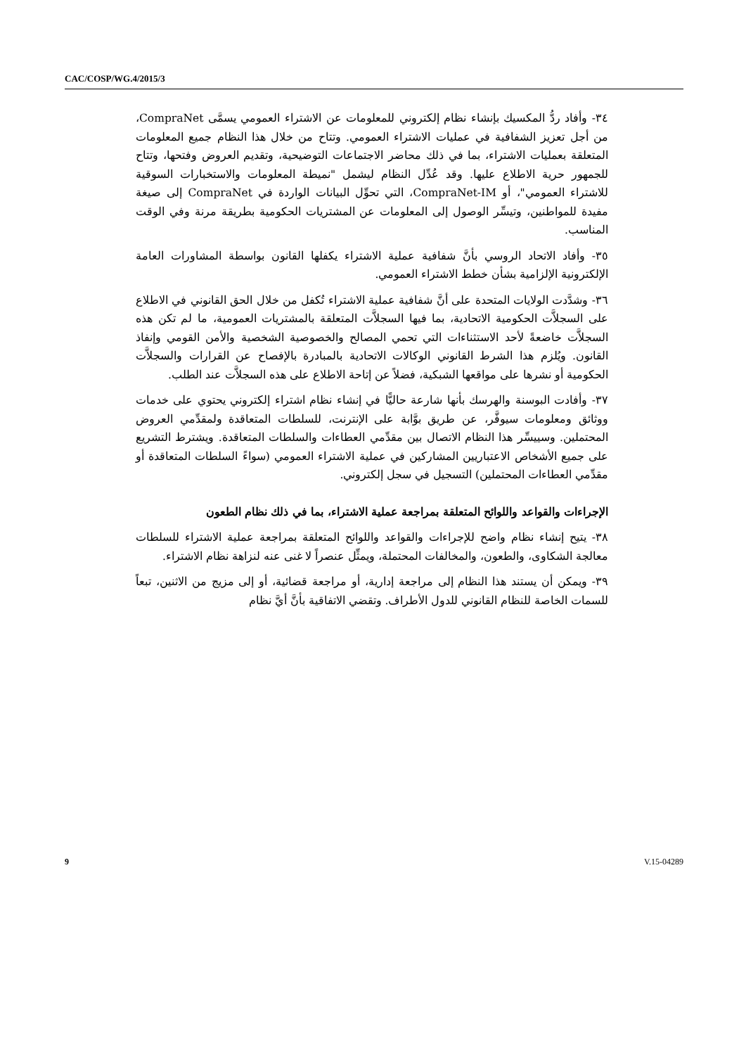CAC/COSP/WG.4/2015/3
٣٤- وأفاد ردُّ المكسيك بإنشاء نظام إلكتروني للمعلومات عن الاشتراء العمومي يسمَّى CompraNet، من أجل تعزيز الشفافية في عمليات الاشتراء العمومي. وتتاح من خلال هذا النظام جميع المعلومات المتعلقة بعمليات الاشتراء، بما في ذلك محاضر الاجتماعات التوضيحية، وتقديم العروض وفتحها، وتتاح للجمهور حرية الاطلاع عليها. وقد عُدِّل النظام ليشمل "نميطة المعلومات والاستخبارات السوقية للاشتراء العمومي"، أو CompraNet-IM، التي تحوِّل البيانات الواردة في CompraNet إلى صيغة مفيدة للمواطنين، وتيسِّر الوصول إلى المعلومات عن المشتريات الحكومية بطريقة مرنة وفي الوقت المناسب.
٣٥- وأفاد الاتحاد الروسي بأنَّ شفافية عملية الاشتراء يكفلها القانون بواسطة المشاورات العامة الإلكترونية الإلزامية بشأن خطط الاشتراء العمومي.
٣٦- وشدَّدت الولايات المتحدة على أنَّ شفافية عملية الاشتراء تُكفل من خلال الحق القانوني في الاطلاع على السجلاَّت الحكومية الاتحادية، بما فيها السجلاَّت المتعلقة بالمشتريات العمومية، ما لم تكن هذه السجلاَّت خاضعةً لأحد الاستثناءات التي تحمي المصالح والخصوصية الشخصية والأمن القومي وإنفاذ القانون. ويُلزم هذا الشرط القانوني الوكالات الاتحادية بالمبادرة بالإفصاح عن القرارات والسجلاَّت الحكومية أو نشرها على مواقعها الشبكية، فضلاً عن إتاحة الاطلاع على هذه السجلاَّت عند الطلب.
٣٧- وأفادت البوسنة والهرسك بأنها شارعة حاليًّا في إنشاء نظام اشتراء إلكتروني يحتوي على خدمات ووثائق ومعلومات سيوفَّر، عن طريق بوَّابة على الإنترنت، للسلطات المتعاقدة ولمقدِّمي العروض المحتملين. وسييسِّر هذا النظام الاتصال بين مقدِّمي العطاءات والسلطات المتعاقدة. ويشترط التشريع على جميع الأشخاص الاعتباريين المشاركين في عملية الاشتراء العمومي (سواءً السلطات المتعاقدة أو مقدِّمي العطاءات المحتملين) التسجيل في سجل إلكتروني.
الإجراءات والقواعد واللوائح المتعلقة بمراجعة عملية الاشتراء، بما في ذلك نظام الطعون
٣٨- يتيح إنشاء نظام واضح للإجراءات والقواعد واللوائح المتعلقة بمراجعة عملية الاشتراء للسلطات معالجة الشكاوى، والطعون، والمخالفات المحتملة، ويمثِّل عنصراً لا غنى عنه لنزاهة نظام الاشتراء.
٣٩- ويمكن أن يستند هذا النظام إلى مراجعة إدارية، أو مراجعة قضائية، أو إلى مزيج من الاثنين، تبعاً للسمات الخاصة للنظام القانوني للدول الأطراف. وتقضي الاتفاقية بأنَّ أيَّ نظام
9 V.15-04289